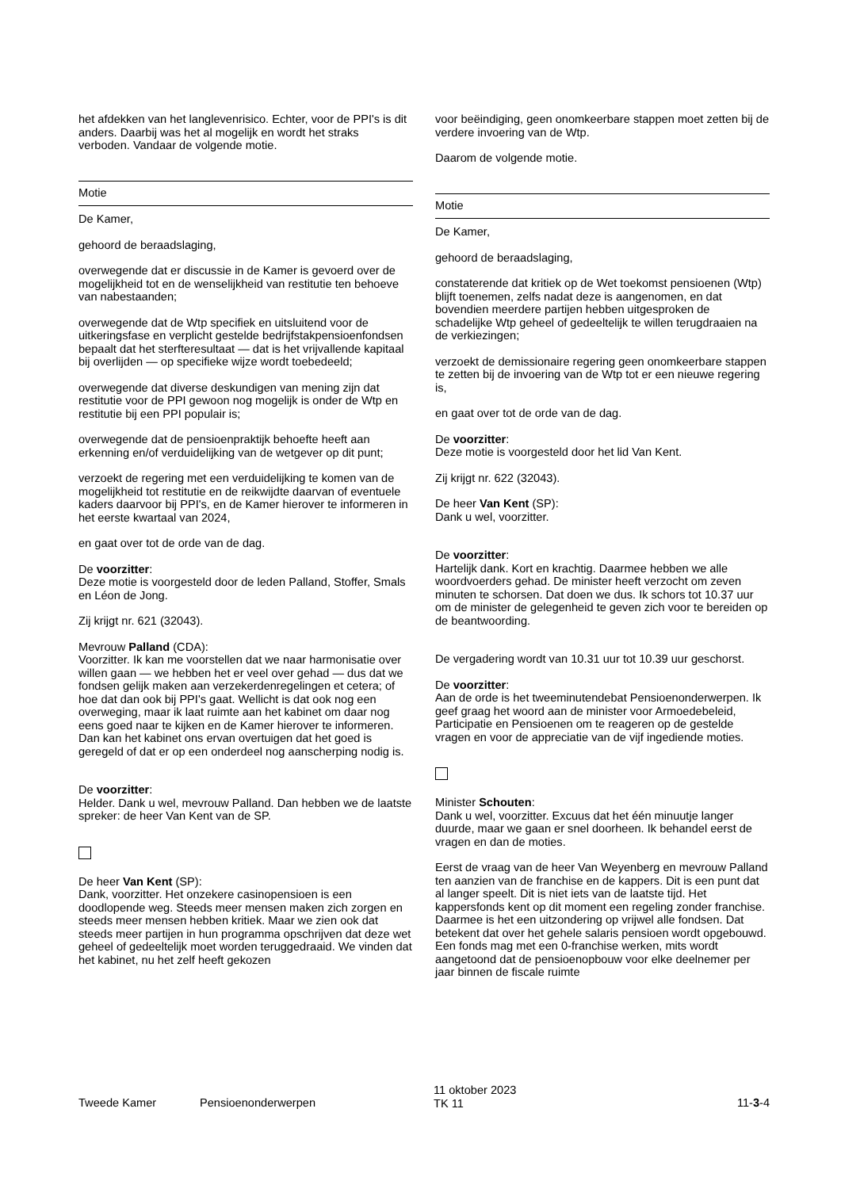het afdekken van het langlevenrisico. Echter, voor de PPI's is dit anders. Daarbij was het al mogelijk en wordt het straks verboden. Vandaar de volgende motie.
Motie
De Kamer,
gehoord de beraadslaging,
overwegende dat er discussie in de Kamer is gevoerd over de mogelijkheid tot en de wenselijkheid van restitutie ten behoeve van nabestaanden;
overwegende dat de Wtp specifiek en uitsluitend voor de uitkeringsfase en verplicht gestelde bedrijfstakpensioen­fondsen bepaalt dat het sterfteresultaat — dat is het vrijval­lende kapitaal bij overlijden — op specifieke wijze wordt toebedeeld;
overwegende dat diverse deskundigen van mening zijn dat restitutie voor de PPI gewoon nog mogelijk is onder de Wtp en restitutie bij een PPI populair is;
overwegende dat de pensioenpraktijk behoefte heeft aan erkenning en/of verduidelijking van de wetgever op dit punt;
verzoekt de regering met een verduidelijking te komen van de mogelijkheid tot restitutie en de reikwijdte daarvan of eventuele kaders daarvoor bij PPI's, en de Kamer hierover te informeren in het eerste kwartaal van 2024,
en gaat over tot de orde van de dag.
De voorzitter:
Deze motie is voorgesteld door de leden Palland, Stoffer, Smals en Léon de Jong.
Zij krijgt nr. 621 (32043).
Mevrouw Palland (CDA):
Voorzitter. Ik kan me voorstellen dat we naar harmonisatie over willen gaan — we hebben het er veel over gehad — dus dat we fondsen gelijk maken aan verzekerdenregelingen et cetera; of hoe dat dan ook bij PPI's gaat. Wellicht is dat ook nog een overweging, maar ik laat ruimte aan het kabinet om daar nog eens goed naar te kijken en de Kamer hierover te informeren. Dan kan het kabinet ons ervan overtuigen dat het goed is geregeld of dat er op een onderdeel nog aanscherping nodig is.
De voorzitter:
Helder. Dank u wel, mevrouw Palland. Dan hebben we de laatste spreker: de heer Van Kent van de SP.
De heer Van Kent (SP):
Dank, voorzitter. Het onzekere casinopensioen is een doodlopende weg. Steeds meer mensen maken zich zorgen en steeds meer mensen hebben kritiek. Maar we zien ook dat steeds meer partijen in hun programma opschrijven dat deze wet geheel of gedeeltelijk moet worden terugge­draaid. We vinden dat het kabinet, nu het zelf heeft gekozen
voor beëindiging, geen onomkeerbare stappen moet zetten bij de verdere invoering van de Wtp.
Daarom de volgende motie.
Motie
De Kamer,
gehoord de beraadslaging,
constaterende dat kritiek op de Wet toekomst pensioenen (Wtp) blijft toenemen, zelfs nadat deze is aangenomen, en dat bovendien meerdere partijen hebben uitgesproken de schadelijke Wtp geheel of gedeeltelijk te willen terugdraaien na de verkiezingen;
verzoekt de demissionaire regering geen onomkeerbare stappen te zetten bij de invoering van de Wtp tot er een nieuwe regering is,
en gaat over tot de orde van de dag.
De voorzitter:
Deze motie is voorgesteld door het lid Van Kent.
Zij krijgt nr. 622 (32043).
De heer Van Kent (SP):
Dank u wel, voorzitter.
De voorzitter:
Hartelijk dank. Kort en krachtig. Daarmee hebben we alle woordvoerders gehad. De minister heeft verzocht om zeven minuten te schorsen. Dat doen we dus. Ik schors tot 10.37 uur om de minister de gelegenheid te geven zich voor te bereiden op de beantwoording.
De vergadering wordt van 10.31 uur tot 10.39 uur geschorst.
De voorzitter:
Aan de orde is het tweeminutendebat Pensioenonderwer­pen. Ik geef graag het woord aan de minister voor Armoe­debeleid, Participatie en Pensioenen om te reageren op de gestelde vragen en voor de appreciatie van de vijf inge­diende moties.
Minister Schouten:
Dank u wel, voorzitter. Excuus dat het één minuutje langer duurde, maar we gaan er snel doorheen. Ik behandel eerst de vragen en dan de moties.
Eerst de vraag van de heer Van Weyenberg en mevrouw Palland ten aanzien van de franchise en de kappers. Dit is een punt dat al langer speelt. Dit is niet iets van de laatste tijd. Het kappersfonds kent op dit moment een regeling zonder franchise. Daarmee is het een uitzondering op vrijwel alle fondsen. Dat betekent dat over het gehele salaris pen­sioen wordt opgebouwd. Een fonds mag met een 0-fran­chise werken, mits wordt aangetoond dat de pensioenop­bouw voor elke deelnemer per jaar binnen de fiscale ruimte
Tweede Kamer Pensioenonderwerpen
11 oktober 2023
TK 11
11-3-4